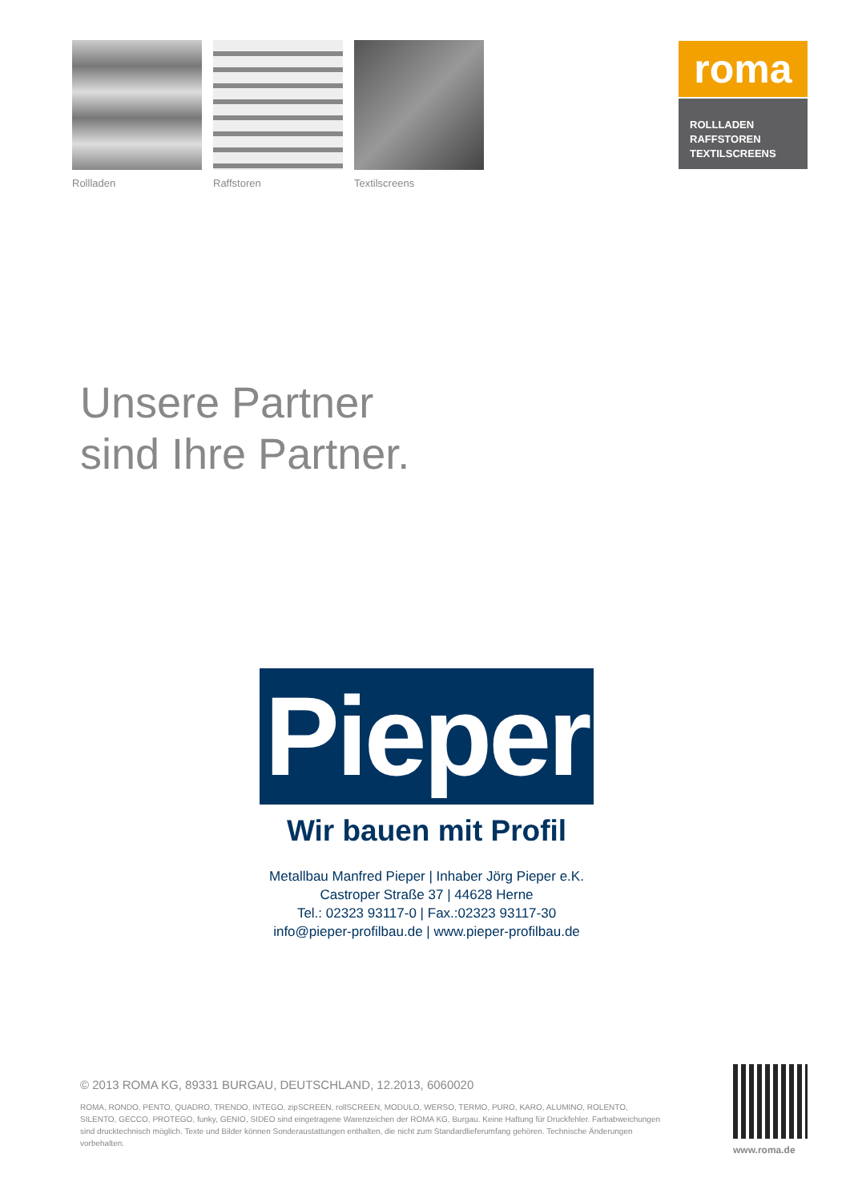Rollladen Raffstoren Textilscreens
roma
ROLLLADEN
RAFFSTOREN
TEXTILSCREENS
Unsere Partner
sind Ihre Partner.
Pieper
Wir bauen mit Profil
Metallbau Manfred Pieper | Inhaber Jörg Pieper e.K.
Castroper Straße 37 | 44628 Herne
Tel.: 02323 93117-0 | Fax.:02323 93117-30
info@pieper-profilbau.de | www.pieper-profilbau.de
© 2013 ROMA KG, 89331 BURGAU, DEUTSCHLAND, 12.2013, 6060020
ROMA, RONDO, PENTO, QUADRO, TRENDO, INTEGO, zipSCREEN, rollSCREEN, MODULO, WERSO, TERMO, PURO, KARO, ALUMINO, ROLENTO, SILENTO, GECCO, PROTEGO, funky, GENIO, SIDEO sind eingetragene Warenzeichen der ROMA KG, Burgau. Keine Haftung für Druckfehler. Farbabweichungen sind drucktechnisch möglich. Texte und Bilder können Sonderaustattungen enthalten, die nicht zum Standardlieferumfang gehören. Technische Änderungen vorbehalten.
www.roma.de